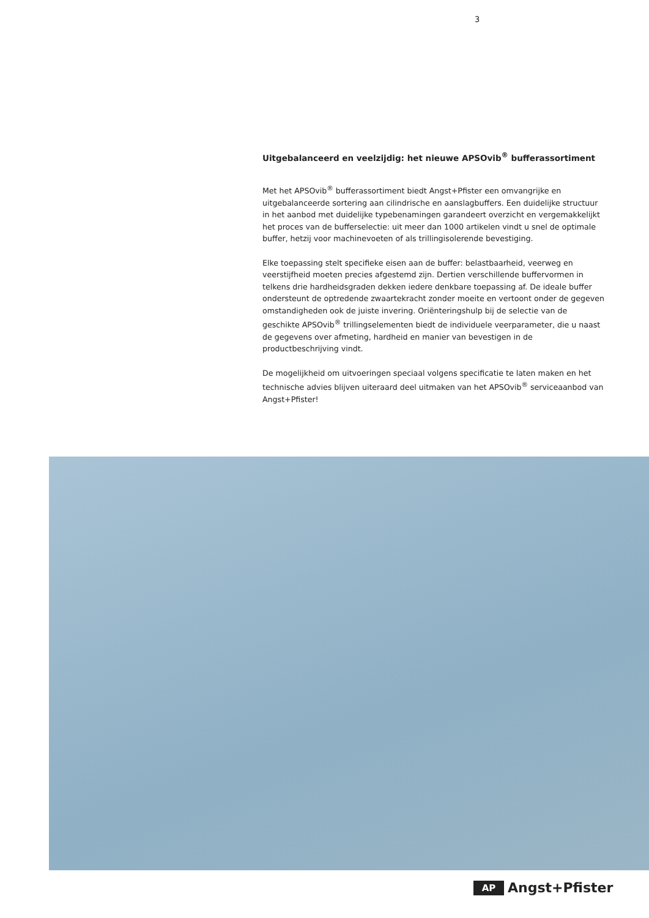3
Uitgebalanceerd en veelzijdig: het nieuwe APSOvib<sup>®</sup> bufferassortiment
Met het APSOvib<sup>®</sup> bufferassortiment biedt Angst+Pfister een omvangrijke en uitgebalanceerde sortering aan cilindrische en aanslagbuffers. Een duidelijke structuur in het aanbod met duidelijke typebenamingen garandeert overzicht en vergemakkelijkt het proces van de bufferselectie: uit meer dan 1000 artikelen vindt u snel de optimale buffer, hetzij voor machinevoeten of als trillingisolerende bevestiging.
Elke toepassing stelt specifieke eisen aan de buffer: belastbaarheid, veerweg en veerstijfheid moeten precies afgestemd zijn. Dertien verschillende buffervormen in telkens drie hardheidsgraden dekken iedere denkbare toepassing af. De ideale buffer ondersteunt de optredende zwaartekracht zonder moeite en vertoont onder de gegeven omstandigheden ook de juiste invering. Oriënteringshulp bij de selectie van de geschikte APSOvib<sup>®</sup> trillingselementen biedt de individuele veerparameter, die u naast de gegevens over afmeting, hardheid en manier van bevestigen in de productbeschrijving vindt.
De mogelijkheid om uitvoeringen speciaal volgens specificatie te laten maken en het technische advies blijven uiteraard deel uitmaken van het APSOvib<sup>®</sup> serviceaanbod van Angst+Pfister!
AP Angst+Pfister